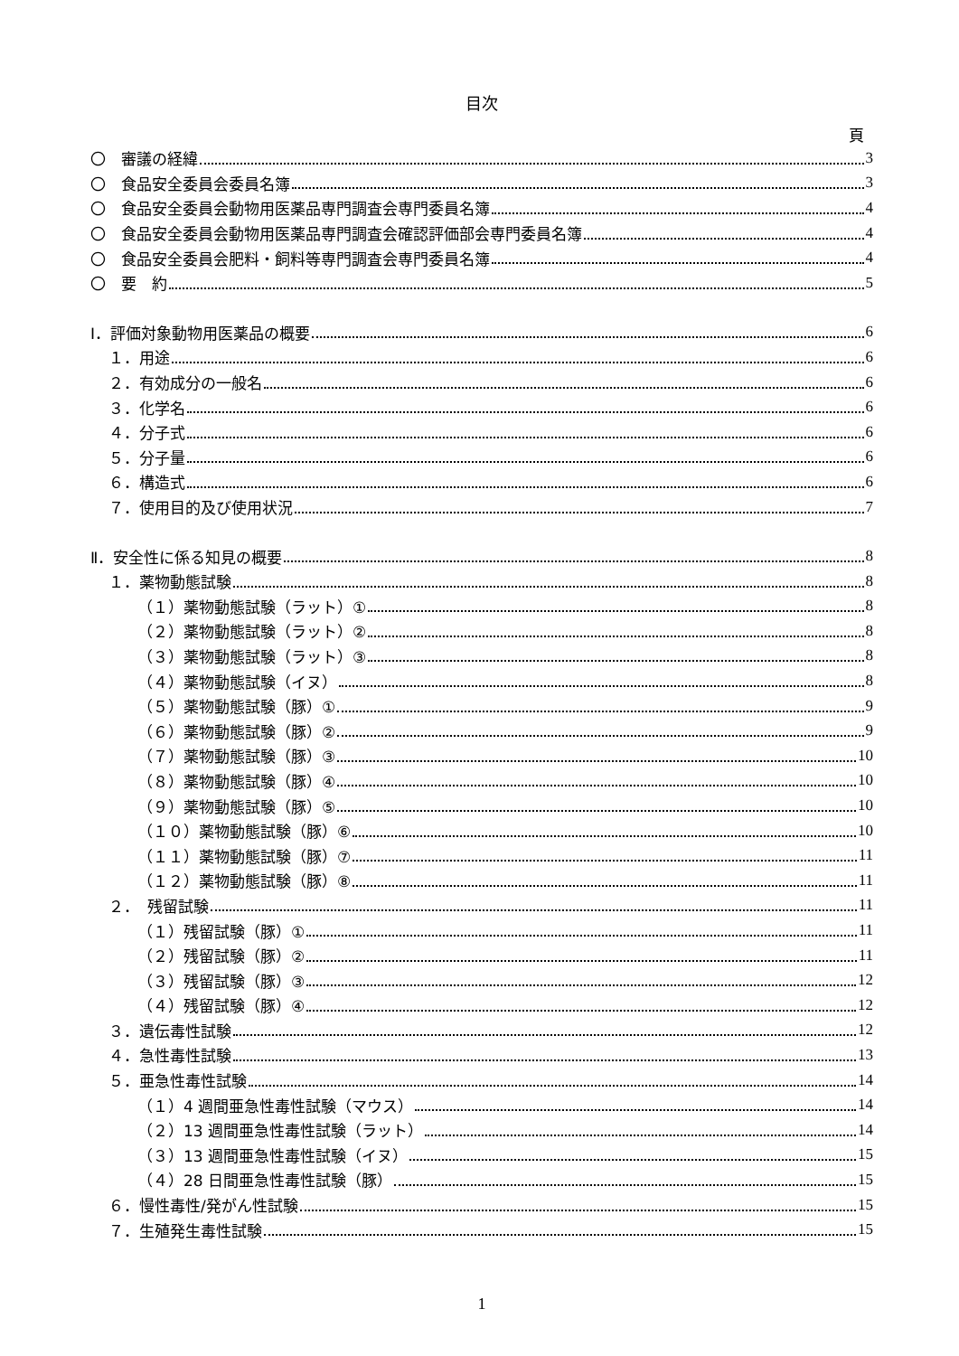目次
頁
〇　審議の経緯 3
〇　食品安全委員会委員名簿 3
〇　食品安全委員会動物用医薬品専門調査会専門委員名簿 4
〇　食品安全委員会動物用医薬品専門調査会確認評価部会専門委員名簿 4
〇　食品安全委員会肥料・飼料等専門調査会専門委員名簿 4
〇　要　約 5
Ⅰ．評価対象動物用医薬品の概要 6
１．用途 6
２．有効成分の一般名 6
３．化学名 6
４．分子式 6
５．分子量 6
６．構造式 6
７．使用目的及び使用状況 7
Ⅱ．安全性に係る知見の概要 8
１．薬物動態試験 8
（１）薬物動態試験（ラット）① 8
（２）薬物動態試験（ラット）② 8
（３）薬物動態試験（ラット）③ 8
（４）薬物動態試験（イヌ） 8
（５）薬物動態試験（豚）① 9
（６）薬物動態試験（豚）② 9
（７）薬物動態試験（豚）③ 10
（８）薬物動態試験（豚）④ 10
（９）薬物動態試験（豚）⑤ 10
（１０）薬物動態試験（豚）⑥ 10
（１１）薬物動態試験（豚）⑦ 11
（１２）薬物動態試験（豚）⑧ 11
２．　残留試験 11
（１）残留試験（豚）① 11
（２）残留試験（豚）② 11
（３）残留試験（豚）③ 12
（４）残留試験（豚）④ 12
３．遺伝毒性試験 12
４．急性毒性試験 13
５．亜急性毒性試験 14
（１）4 週間亜急性毒性試験（マウス） 14
（２）13 週間亜急性毒性試験（ラット） 14
（３）13 週間亜急性毒性試験（イヌ） 15
（４）28 日間亜急性毒性試験（豚） 15
６．慢性毒性/発がん性試験 15
７．生殖発生毒性試験 15
1